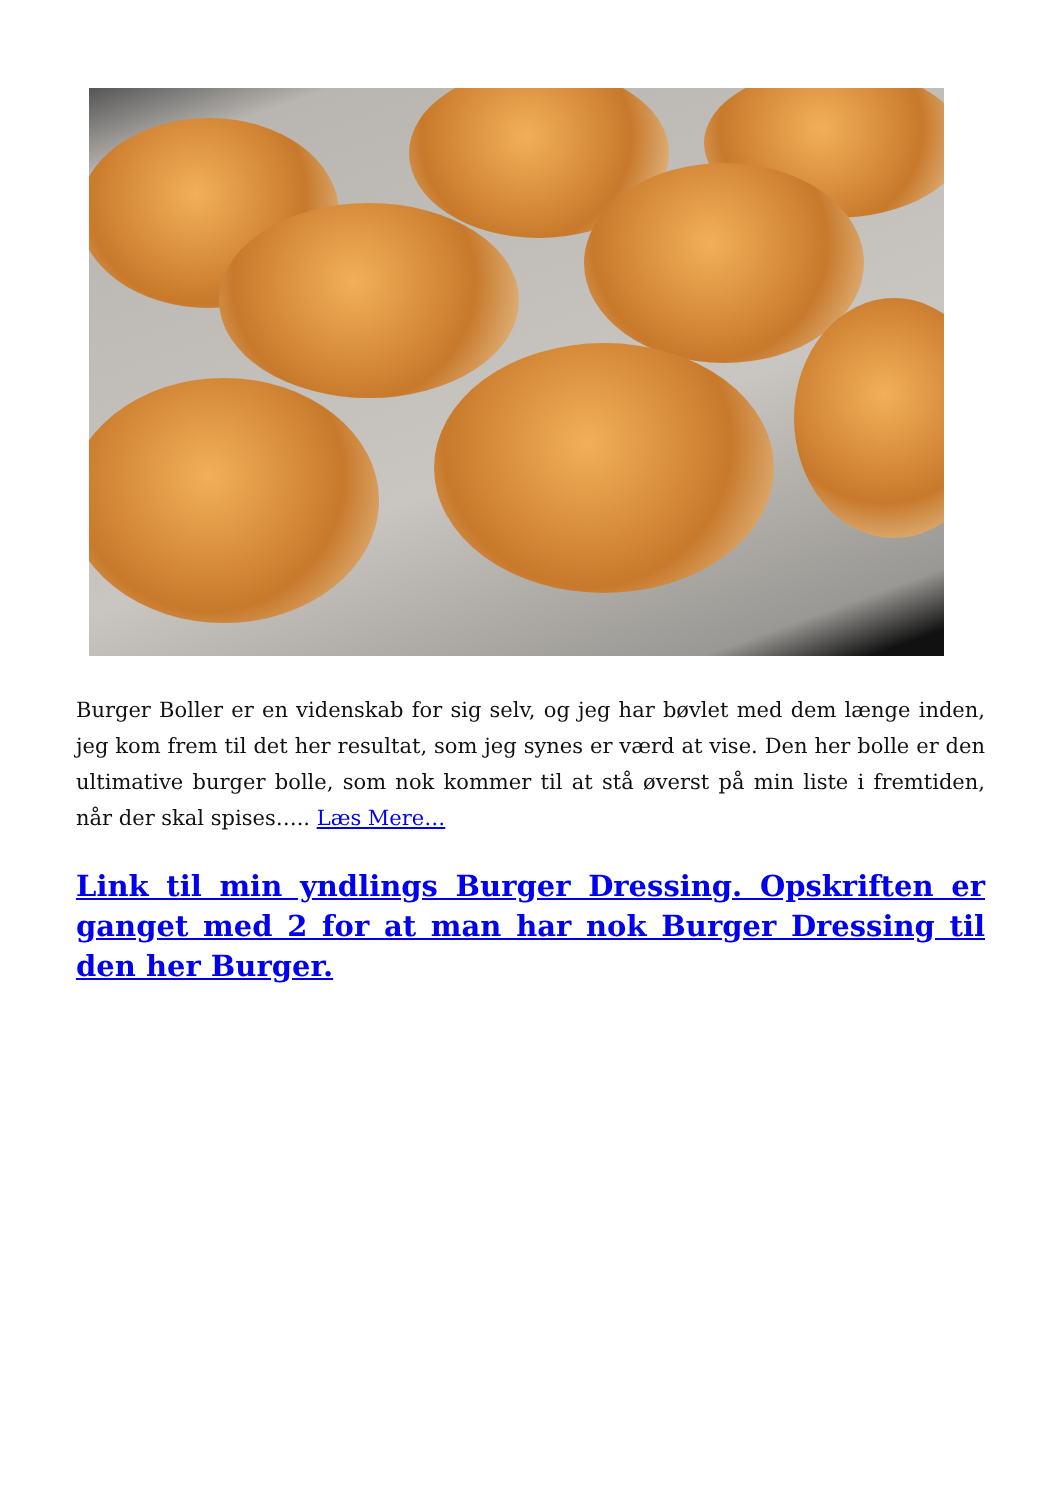Burger Boller er en videnskab for sig selv, og jeg har bøvlet med dem længe inden, jeg kom frem til det her resultat, som jeg synes er værd at vise. Den her bolle er den ultimative burger bolle, som nok kommer til at stå øverst på min liste i fremtiden, når der skal spises….. Læs Mere…
Link til min yndlings Burger Dressing. Opskriften er ganget med 2 for at man har nok Burger Dressing til den her Burger.